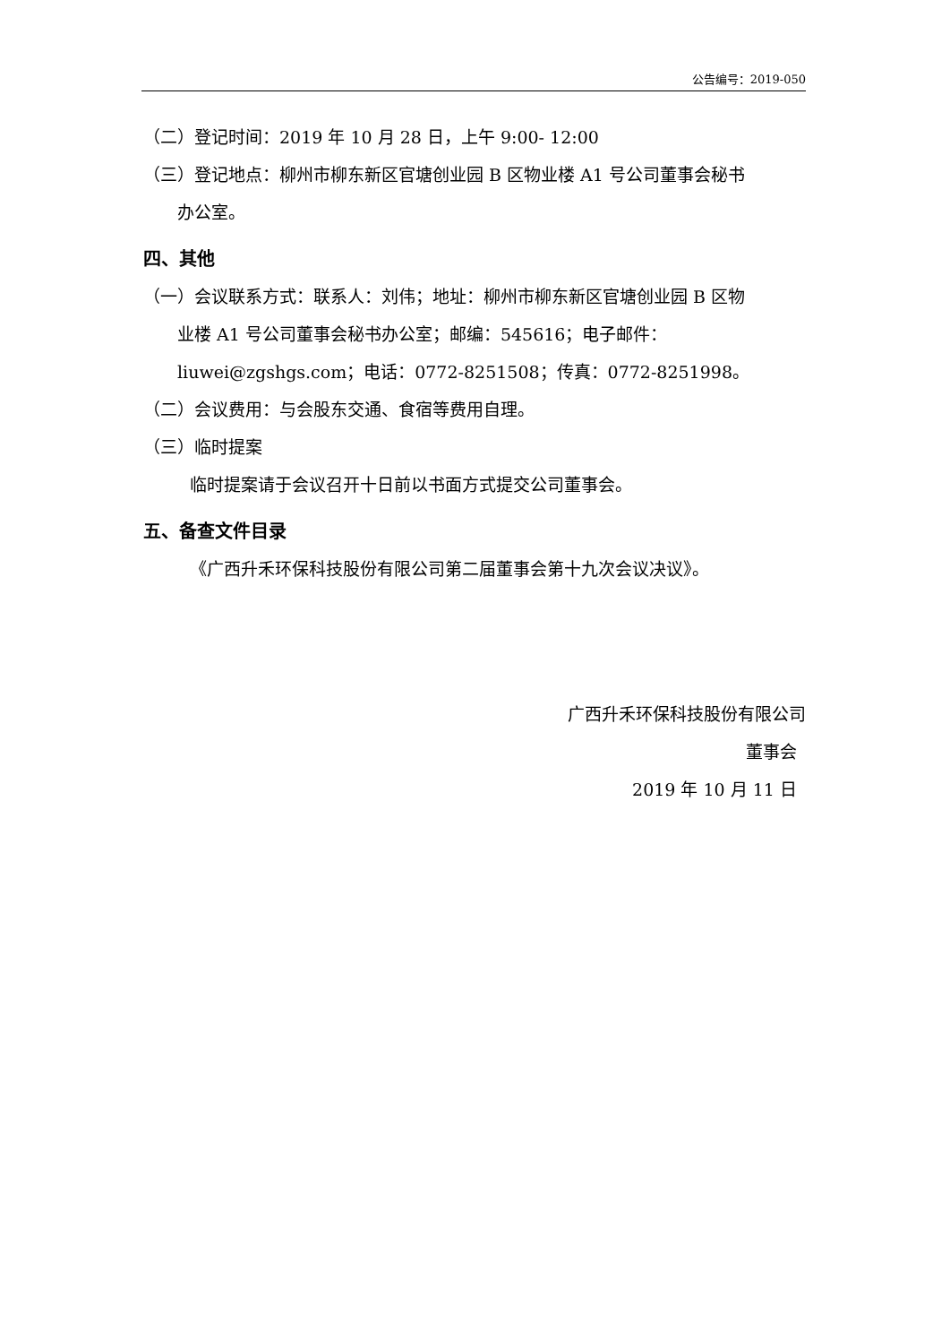公告编号：2019-050
（二）登记时间：2019 年 10 月 28 日，上午 9:00- 12:00
（三）登记地点：柳州市柳东新区官塘创业园 B 区物业楼 A1 号公司董事会秘书
办公室。
四、其他
（一）会议联系方式：联系人：刘伟；地址：柳州市柳东新区官塘创业园 B 区物
业楼 A1 号公司董事会秘书办公室；邮编：545616；电子邮件：
liuwei@zgshgs.com；电话：0772-8251508；传真：0772-8251998。
（二）会议费用：与会股东交通、食宿等费用自理。
（三）临时提案
临时提案请于会议召开十日前以书面方式提交公司董事会。
五、备查文件目录
《广西升禾环保科技股份有限公司第二届董事会第十九次会议决议》。
广西升禾环保科技股份有限公司
董事会
2019 年 10 月 11 日